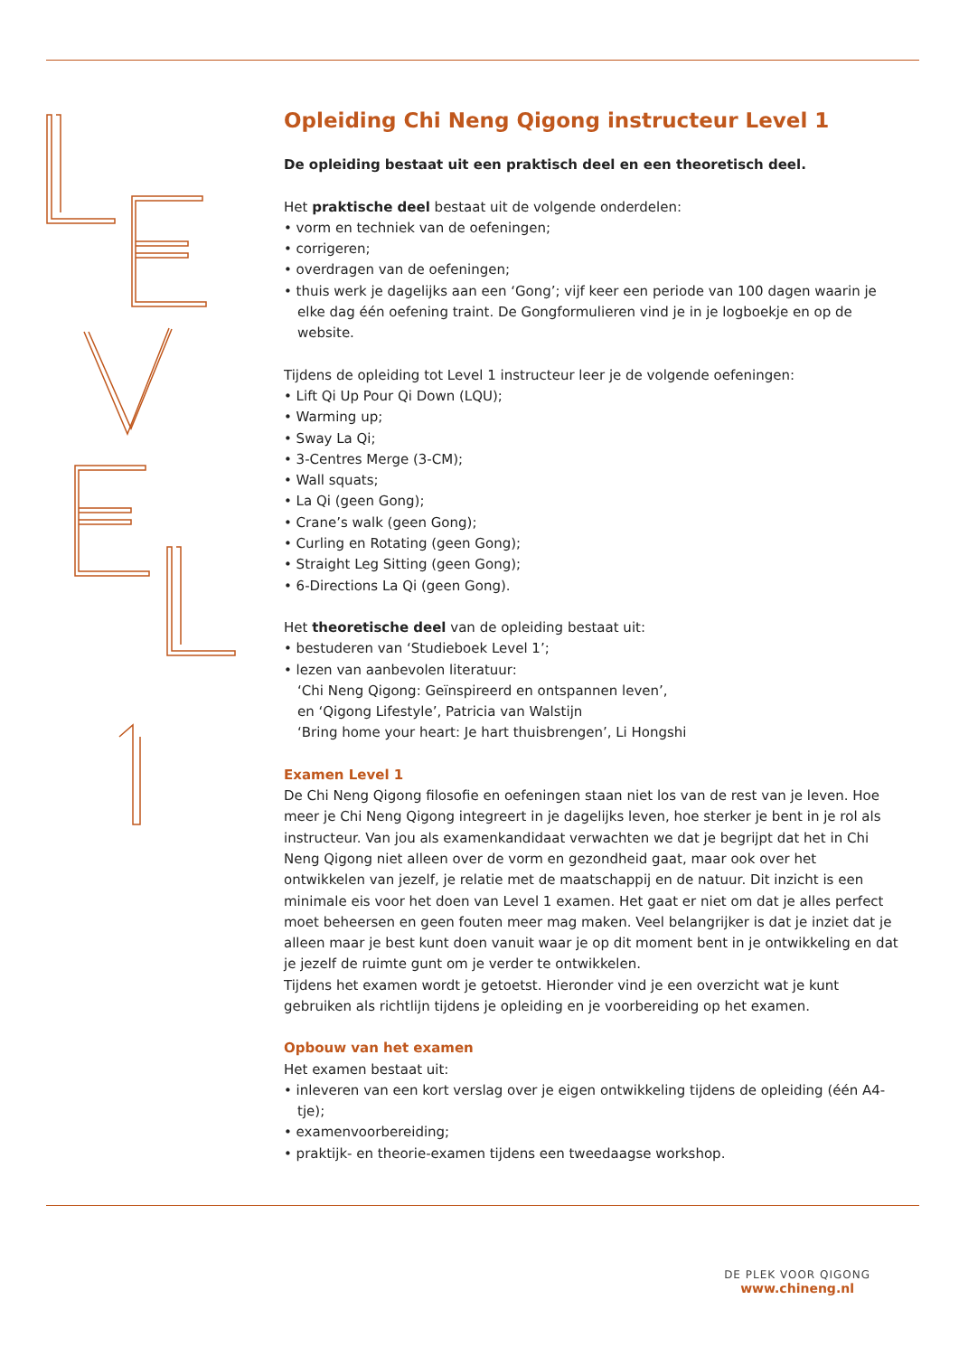Opleiding Chi Neng Qigong instructeur Level 1
De opleiding bestaat uit een praktisch deel en een theoretisch deel.
Het praktische deel bestaat uit de volgende onderdelen:
• vorm en techniek van de oefeningen;
• corrigeren;
• overdragen van de oefeningen;
• thuis werk je dagelijks aan een ‘Gong’; vijf keer een periode van 100 dagen waarin je elke dag één oefening traint. De Gongformulieren vind je in je logboekje en op de website.
Tijdens de opleiding tot Level 1 instructeur leer je de volgende oefeningen:
• Lift Qi Up Pour Qi Down (LQU);
• Warming up;
• Sway La Qi;
• 3-Centres Merge (3-CM);
• Wall squats;
• La Qi (geen Gong);
• Crane’s walk (geen Gong);
• Curling en Rotating (geen Gong);
• Straight Leg Sitting (geen Gong);
• 6-Directions La Qi (geen Gong).
Het theoretische deel van de opleiding bestaat uit:
• bestuderen van ‘Studieboek Level 1’;
• lezen van aanbevolen literatuur:
‘Chi Neng Qigong: Geïnspireerd en ontspannen leven’,
en ‘Qigong Lifestyle’, Patricia van Walstijn
‘Bring home your heart: Je hart thuisbrengen’, Li Hongshi
Examen Level 1
De Chi Neng Qigong filosofie en oefeningen staan niet los van de rest van je leven. Hoe meer je Chi Neng Qigong integreert in je dagelijks leven, hoe sterker je bent in je rol als instructeur. Van jou als examenkandidaat verwachten we dat je begrijpt dat het in Chi Neng Qigong niet alleen over de vorm en gezondheid gaat, maar ook over het ontwikkelen van jezelf, je relatie met de maatschappij en de natuur. Dit inzicht is een minimale eis voor het doen van Level 1 examen. Het gaat er niet om dat je alles perfect moet beheersen en geen fouten meer mag maken. Veel belangrijker is dat je inziet dat je alleen maar je best kunt doen vanuit waar je op dit moment bent in je ontwikkeling en dat je jezelf de ruimte gunt om je verder te ontwikkelen.
Tijdens het examen wordt je getoetst. Hieronder vind je een overzicht wat je kunt gebruiken als richtlijn tijdens je opleiding en je voorbereiding op het examen.
Opbouw van het examen
Het examen bestaat uit:
• inleveren van een kort verslag over je eigen ontwikkeling tijdens de opleiding (één A4-tje);
• examenvoorbereiding;
• praktijk- en theorie-examen tijdens een tweedaagse workshop.
DE PLEK VOOR QIGONG
www.chineng.nl